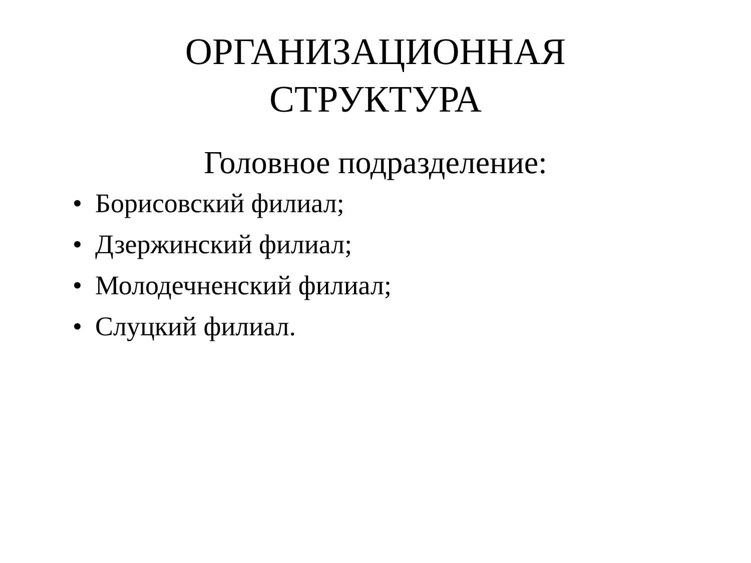ОРГАНИЗАЦИОННАЯ
СТРУКТУРА
Головное подразделение:
• Борисовский филиал;
• Дзержинский филиал;
• Молодечненский филиал;
• Слуцкий филиал.